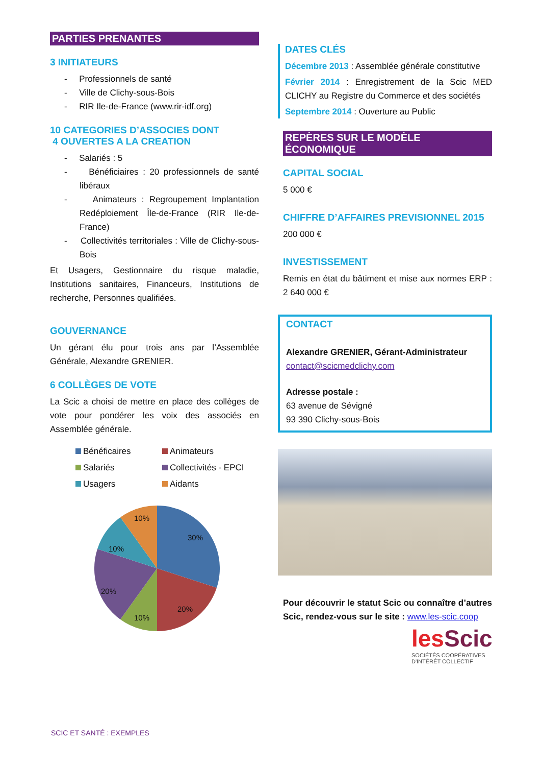PARTIES PRENANTES
3 INITIATEURS
- Professionnels de santé
- Ville de Clichy-sous-Bois
- RIR Ile-de-France (www.rir-idf.org)
10 CATEGORIES D’ASSOCIES DONT
4 OUVERTES A LA CREATION
- Salariés : 5
- Bénéficiaires : 20 professionnels de santé libéraux
- Animateurs : Regroupement Implantation Redéploiement Île-de-France (RIR Ile-de-France)
- Collectivités territoriales : Ville de Clichy-sous-Bois
Et Usagers, Gestionnaire du risque maladie, Institutions sanitaires, Financeurs, Institutions de recherche, Personnes qualifiées.
GOUVERNANCE
Un gérant élu pour trois ans par l’Assemblée Générale, Alexandre GRENIER.
6 COLLÈGES DE VOTE
La Scic a choisi de mettre en place des collèges de vote pour pondérer les voix des associés en Assemblée générale.
Bénéficaires Animateurs Salariés Collectivités - EPCI Usagers Aidants
30%
20%
10%
20%
10%
10%
DATES CLÉS
Décembre 2013 : Assemblée générale constitutive
Février 2014 : Enregistrement de la Scic MED CLICHY au Registre du Commerce et des sociétés
Septembre 2014 : Ouverture au Public
REPÈRES SUR LE MODÈLE ÉCONOMIQUE
CAPITAL SOCIAL
5 000 €
CHIFFRE D’AFFAIRES PREVISIONNEL 2015
200 000 €
INVESTISSEMENT
Remis en état du bâtiment et mise aux normes ERP : 2 640 000 €
CONTACT
Alexandre GRENIER, Gérant-Administrateur
contact@scicmedclichy.com
Adresse postale :
63 avenue de Sévigné
93 390 Clichy-sous-Bois
Pour découvrir le statut Scic ou connaître d’autres Scic, rendez-vous sur le site : www.les-scic.coop
les Scic
SOCIÉTÉS COOPÉRATIVES
D'INTÉRÊT COLLECTIF
SCIC ET SANTÉ : EXEMPLES